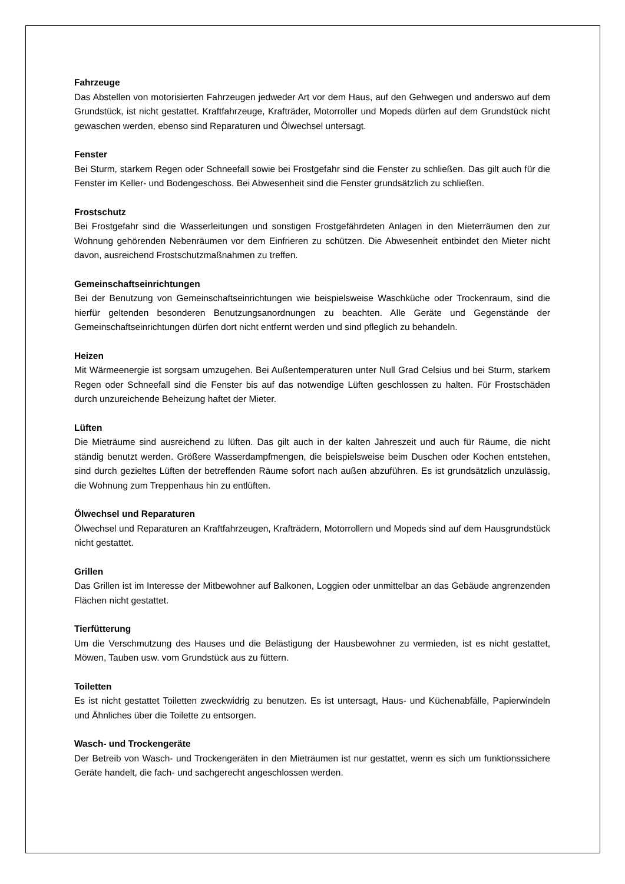Fahrzeuge
Das Abstellen von motorisierten Fahrzeugen jedweder Art vor dem Haus, auf den Gehwegen und anderswo auf dem Grundstück, ist nicht gestattet. Kraftfahrzeuge, Krafträder, Motorroller und Mopeds dürfen auf dem Grundstück nicht gewaschen werden, ebenso sind Reparaturen und Ölwechsel untersagt.
Fenster
Bei Sturm, starkem Regen oder Schneefall sowie bei Frostgefahr sind die Fenster zu schließen. Das gilt auch für die Fenster im Keller- und Bodengeschoss. Bei Abwesenheit sind die Fenster grundsätzlich zu schließen.
Frostschutz
Bei Frostgefahr sind die Wasserleitungen und sonstigen Frostgefährdeten Anlagen in den Mieterräumen den zur Wohnung gehörenden Nebenräumen vor dem Einfrieren zu schützen. Die Abwesenheit entbindet den Mieter nicht davon, ausreichend Frostschutzmaßnahmen zu treffen.
Gemeinschaftseinrichtungen
Bei der Benutzung von Gemeinschaftseinrichtungen wie beispielsweise Waschküche oder Trockenraum, sind die hierfür geltenden besonderen Benutzungsanordnungen zu beachten. Alle Geräte und Gegenstände der Gemeinschaftseinrichtungen dürfen dort nicht entfernt werden und sind pfleglich zu behandeln.
Heizen
Mit Wärmeenergie ist sorgsam umzugehen. Bei Außentemperaturen unter Null Grad Celsius und bei Sturm, starkem Regen oder Schneefall sind die Fenster bis auf das notwendige Lüften geschlossen zu halten. Für Frostschäden durch unzureichende Beheizung haftet der Mieter.
Lüften
Die Mieträume sind ausreichend zu lüften. Das gilt auch in der kalten Jahreszeit und auch für Räume, die nicht ständig benutzt werden. Größere Wasserdampfmengen, die beispielsweise beim Duschen oder Kochen entstehen, sind durch gezieltes Lüften der betreffenden Räume sofort nach außen abzuführen. Es ist grundsätzlich unzulässig, die Wohnung zum Treppenhaus hin zu entlüften.
Ölwechsel und Reparaturen
Ölwechsel und Reparaturen an Kraftfahrzeugen, Krafträdern, Motorrollern und Mopeds sind auf dem Hausgrundstück nicht gestattet.
Grillen
Das Grillen ist im Interesse der Mitbewohner auf Balkonen, Loggien oder unmittelbar an das Gebäude angrenzenden Flächen nicht gestattet.
Tierfütterung
Um die Verschmutzung des Hauses und die Belästigung der Hausbewohner zu vermieden, ist es nicht gestattet, Möwen, Tauben usw. vom Grundstück aus zu füttern.
Toiletten
Es ist nicht gestattet Toiletten zweckwidrig zu benutzen. Es ist untersagt, Haus- und Küchenabfälle, Papierwindeln und Ähnliches über die Toilette zu entsorgen.
Wasch- und Trockengeräte
Der Betreib von Wasch- und Trockengeräten in den Mieträumen ist nur gestattet, wenn es sich um funktionssichere Geräte handelt, die fach- und sachgerecht angeschlossen werden.